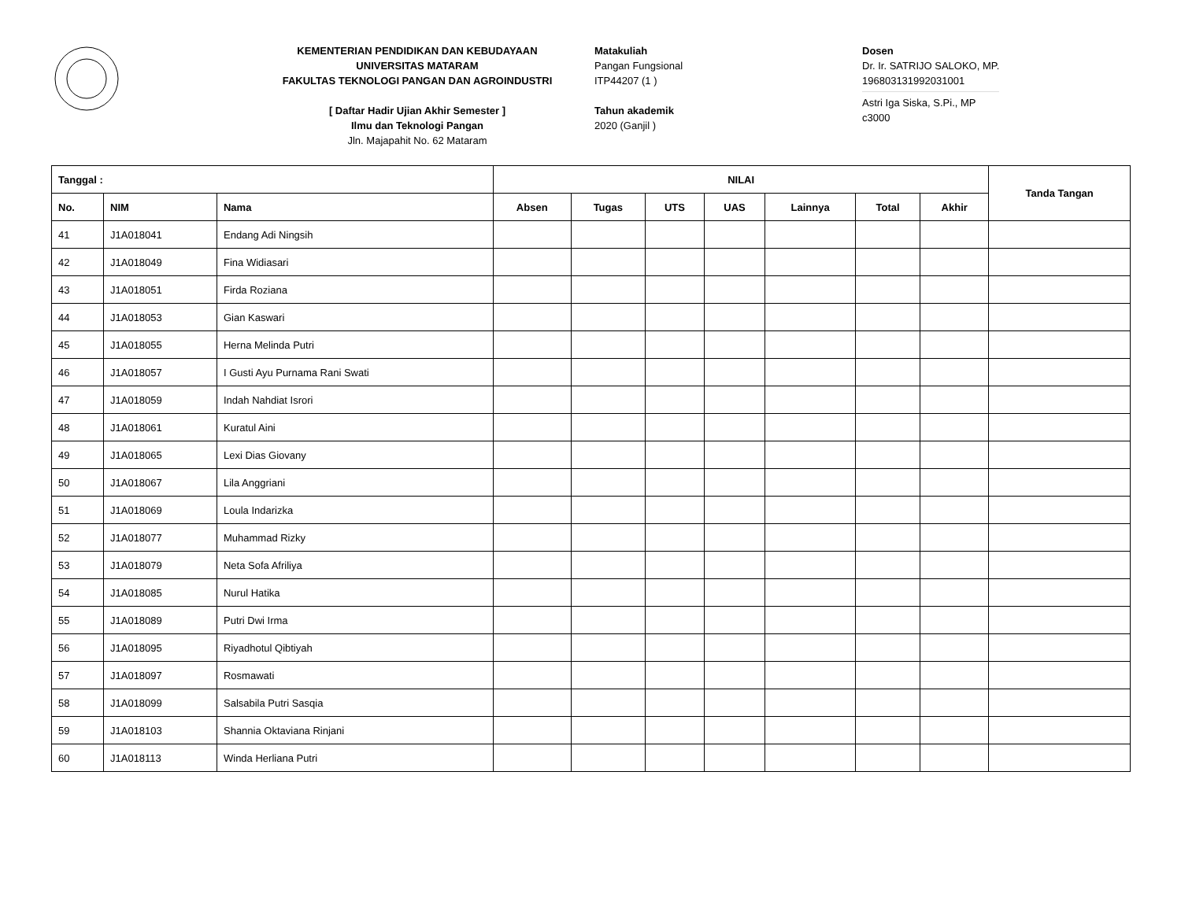KEMENTERIAN PENDIDIKAN DAN KEBUDAYAAN
UNIVERSITAS MATARAM
FAKULTAS TEKNOLOGI PANGAN DAN AGROINDUSTRI
[ Daftar Hadir Ujian Akhir Semester ]
Ilmu dan Teknologi Pangan
Jln. Majapahit No. 62 Mataram
Matakuliah
Pangan Fungsional
ITP44207 (1 )
Tahun akademik
2020 (Ganjil )
Dosen
Dr. Ir. SATRIJO SALOKO, MP.
196803131992031001
Astri Iga Siska, S.Pi., MP
c3000
| Tanggal : | | | NILAI | | | | | | | Tanda Tangan |
| --- | --- | --- | --- | --- | --- | --- | --- | --- | --- | --- |
| No. | NIM | Nama | Absen | Tugas | UTS | UAS | Lainnya | Total | Akhir | |
| 41 | J1A018041 | Endang Adi Ningsih | | | | | | | | |
| 42 | J1A018049 | Fina Widiasari | | | | | | | | |
| 43 | J1A018051 | Firda Roziana | | | | | | | | |
| 44 | J1A018053 | Gian Kaswari | | | | | | | | |
| 45 | J1A018055 | Herna Melinda Putri | | | | | | | | |
| 46 | J1A018057 | I Gusti Ayu Purnama Rani Swati | | | | | | | | |
| 47 | J1A018059 | Indah Nahdiat Isrori | | | | | | | | |
| 48 | J1A018061 | Kuratul Aini | | | | | | | | |
| 49 | J1A018065 | Lexi Dias Giovany | | | | | | | | |
| 50 | J1A018067 | Lila Anggriani | | | | | | | | |
| 51 | J1A018069 | Loula Indarizka | | | | | | | | |
| 52 | J1A018077 | Muhammad Rizky | | | | | | | | |
| 53 | J1A018079 | Neta Sofa Afriliya | | | | | | | | |
| 54 | J1A018085 | Nurul Hatika | | | | | | | | |
| 55 | J1A018089 | Putri Dwi Irma | | | | | | | | |
| 56 | J1A018095 | Riyadhotul Qibtiyah | | | | | | | | |
| 57 | J1A018097 | Rosmawati | | | | | | | | |
| 58 | J1A018099 | Salsabila Putri Sasqia | | | | | | | | |
| 59 | J1A018103 | Shannia Oktaviana Rinjani | | | | | | | | |
| 60 | J1A018113 | Winda Herliana Putri | | | | | | | | |